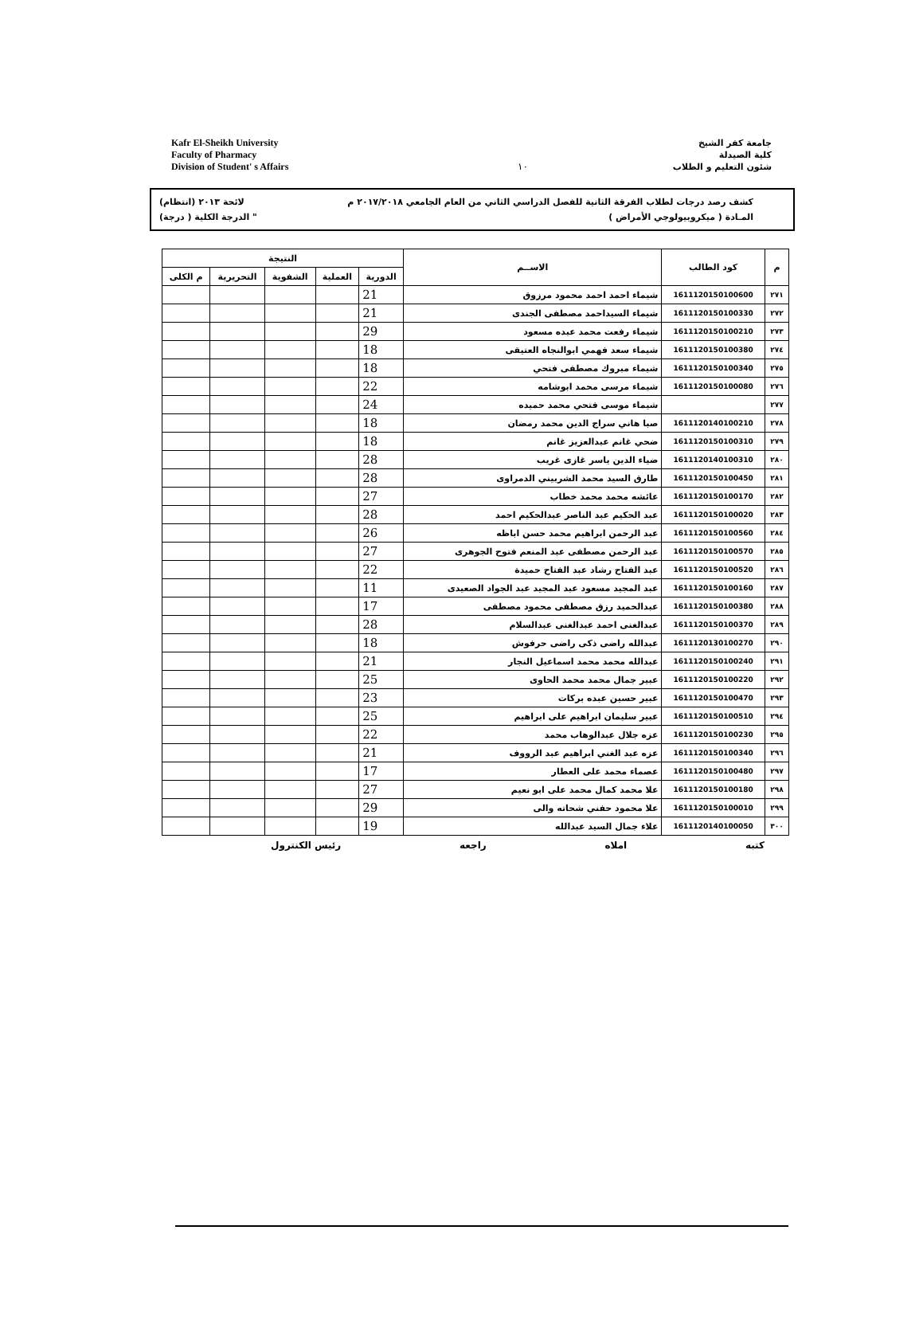Kafr El-Sheikh University
Faculty of Pharmacy
Division of Student' s Affairs
١٠
جامعة كفر الشيخ
كلية الصيدلة
شئون التعليم و الطلاب
كشف رصد درجات لطلاب الفرقة الثانية للفصل الدراسي الثاني من العام الجامعي ٢٠١٧/٢٠١٨ م لائحة ٢٠١٣ (انتظام)
المـادة ( ميكروبيولوجي الأمراض ) " الدرجة الكلية ( درجة)
| م | كود الطالب | الاســم | النتيجة | | | | |
| --- | --- | --- | --- | --- | --- | --- | --- |
| | | | الدورية | العملية | الشفوية | التحريرية | م الكلى |
| ٢٧١ | 1611120150100600 | شيماء احمد احمد محمود مرزوق | 21 | | | | |
| ٢٧٢ | 1611120150100330 | شيماء السيداحمد مصطفى الجندى | 21 | | | | |
| ٢٧٣ | 1611120150100210 | شيماء رفعت محمد عبده مسعود | 29 | | | | |
| ٢٧٤ | 1611120150100380 | شيماء سعد فهمي ابوالنجاه العتيقى | 18 | | | | |
| ٢٧٥ | 1611120150100340 | شيماء مبروك مصطفى فتحي | 18 | | | | |
| ٢٧٦ | 1611120150100080 | شيماء مرسى محمد ابوشامه | 22 | | | | |
| ٢٧٧ | | شيماء موسى فتحي محمد حميده | 24 | | | | |
| ٢٧٨ | 1611120140100210 | صبا هاني سراج الدين محمد رمضان | 18 | | | | |
| ٢٧٩ | 1611120150100310 | ضحي غانم عبدالعزيز غانم | 18 | | | | |
| ٢٨٠ | 1611120140100310 | ضياء الدين ياسر غازى غريب | 28 | | | | |
| ٢٨١ | 1611120150100450 | طارق السيد محمد الشربيني الدمراوى | 28 | | | | |
| ٢٨٢ | 1611120150100170 | عائشه محمد محمد خطاب | 27 | | | | |
| ٢٨٣ | 1611120150100020 | عبد الحكيم عبد الناصر عبدالحكيم احمد | 28 | | | | |
| ٢٨٤ | 1611120150100560 | عبد الرحمن ابراهيم محمد حسن اباظه | 26 | | | | |
| ٢٨٥ | 1611120150100570 | عبد الرحمن مصطفى عبد المنعم فتوح الجوهرى | 27 | | | | |
| ٢٨٦ | 1611120150100520 | عبد الفتاح رشاد عبد الفتاح حميدة | 22 | | | | |
| ٢٨٧ | 1611120150100160 | عبد المجيد مسعود عبد المجيد عبد الجواد الصعيدى | 11 | | | | |
| ٢٨٨ | 1611120150100380 | عبدالحميد رزق مصطفى محمود مصطفى | 17 | | | | |
| ٢٨٩ | 1611120150100370 | عبدالغنى احمد عبدالغنى عبدالسلام | 28 | | | | |
| ٢٩٠ | 1611120130100270 | عبدالله راضى ذكى راضى حرفوش | 18 | | | | |
| ٢٩١ | 1611120150100240 | عبدالله محمد محمد اسماعيل النجار | 21 | | | | |
| ٢٩٢ | 1611120150100220 | عبير جمال محمد محمد الحاوى | 25 | | | | |
| ٢٩٣ | 1611120150100470 | عبير حسين عبده بركات | 23 | | | | |
| ٢٩٤ | 1611120150100510 | عبير سليمان ابراهيم على ابراهيم | 25 | | | | |
| ٢٩٥ | 1611120150100230 | عزه جلال عبدالوهاب محمد | 22 | | | | |
| ٢٩٦ | 1611120150100340 | عزه عبد الغني ابراهيم عبد الرووف | 21 | | | | |
| ٢٩٧ | 1611120150100480 | عصماء محمد على العطار | 17 | | | | |
| ٢٩٨ | 1611120150100180 | علا محمد كمال محمد على ابو نعيم | 27 | | | | |
| ٢٩٩ | 1611120150100010 | علا محمود حفني شحاته والى | 29 | | | | |
| ٣٠٠ | 1611120140100050 | علاء جمال السيد عبدالله | 19 | | | | |
كتبه املاه راجعه رئيس الكنترول